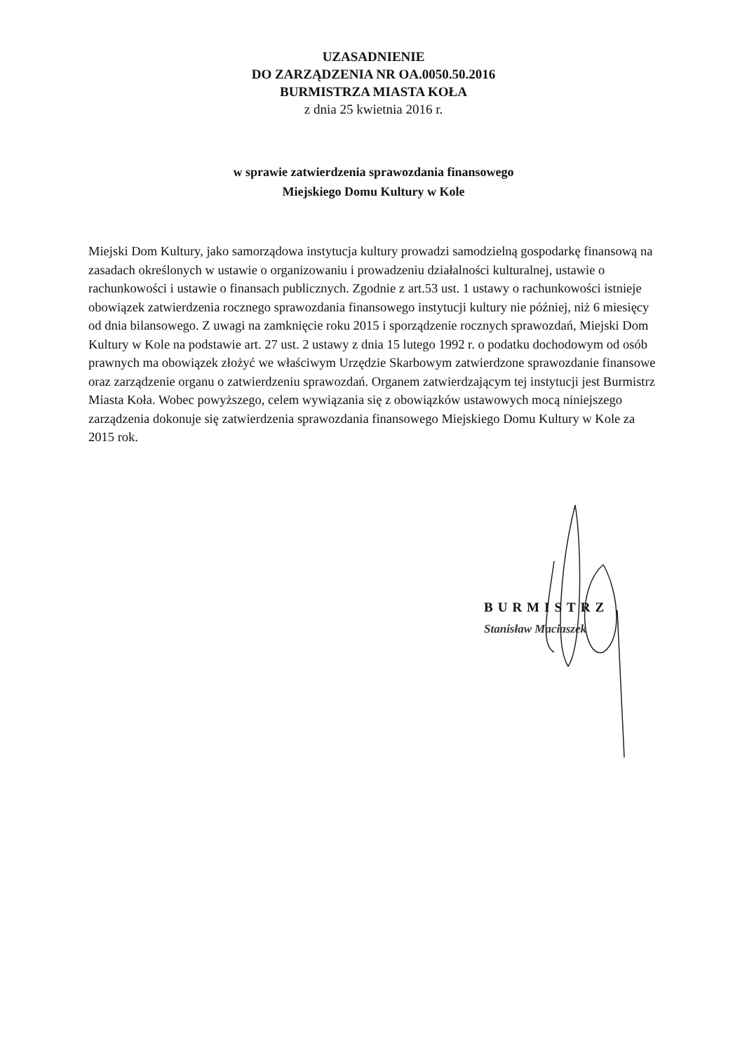UZASADNIENIE
DO ZARZĄDZENIA NR OA.0050.50.2016
BURMISTRZA MIASTA KOŁA
z dnia 25 kwietnia 2016 r.
w sprawie zatwierdzenia sprawozdania finansowego
Miejskiego Domu Kultury w Kole
Miejski Dom Kultury, jako samorządowa instytucja kultury prowadzi samodzielną gospodarkę finansową na zasadach określonych w ustawie o organizowaniu i prowadzeniu działalności kulturalnej, ustawie o rachunkowości i ustawie o finansach publicznych. Zgodnie z art.53 ust. 1 ustawy o rachunkowości istnieje obowiązek zatwierdzenia rocznego sprawozdania finansowego instytucji kultury nie później, niż 6 miesięcy od dnia bilansowego. Z uwagi na zamknięcie roku 2015 i sporządzenie rocznych sprawozdań, Miejski Dom Kultury w Kole na podstawie art. 27 ust. 2 ustawy z dnia 15 lutego 1992 r. o podatku dochodowym od osób prawnych ma obowiązek złożyć we właściwym Urzędzie Skarbowym zatwierdzone sprawozdanie finansowe oraz zarządzenie organu o zatwierdzeniu sprawozdań. Organem zatwierdzającym tej instytucji jest Burmistrz Miasta Koła. Wobec powyższego, celem wywiązania się z obowiązków ustawowych mocą niniejszego zarządzenia dokonuje się zatwierdzenia sprawozdania finansowego Miejskiego Domu Kultury w Kole za 2015 rok.
BURMISTRZ
Stanisław Maciaszek